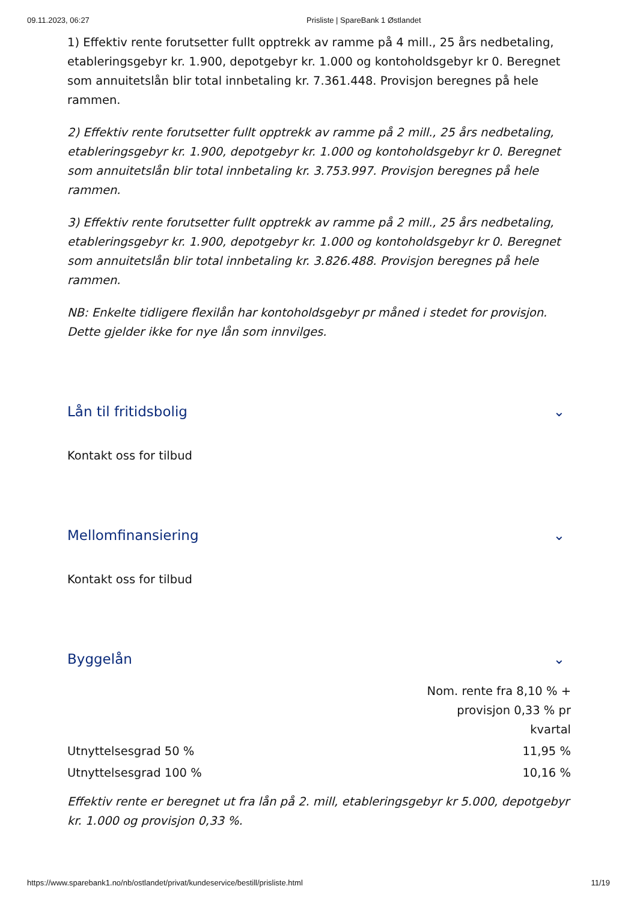09.11.2023, 06:27 Prisliste | SpareBank 1 Østlandet
1) Effektiv rente forutsetter fullt opptrekk av ramme på 4 mill., 25 års nedbetaling, etableringsgebyr kr. 1.900, depotgebyr kr. 1.000 og kontoholdsgebyr kr 0. Beregnet som annuitetslån blir total innbetaling kr. 7.361.448. Provisjon beregnes på hele rammen.
2) Effektiv rente forutsetter fullt opptrekk av ramme på 2 mill., 25 års nedbetaling, etableringsgebyr kr. 1.900, depotgebyr kr. 1.000 og kontoholdsgebyr kr 0. Beregnet som annuitetslån blir total innbetaling kr. 3.753.997. Provisjon beregnes på hele rammen.
3) Effektiv rente forutsetter fullt opptrekk av ramme på 2 mill., 25 års nedbetaling, etableringsgebyr kr. 1.900, depotgebyr kr. 1.000 og kontoholdsgebyr kr 0. Beregnet som annuitetslån blir total innbetaling kr. 3.826.488. Provisjon beregnes på hele rammen.
NB: Enkelte tidligere flexilån har kontoholdsgebyr pr måned i stedet for provisjon. Dette gjelder ikke for nye lån som innvilges.
Lån til fritidsbolig ⌄
Kontakt oss for tilbud
Mellomfinansiering ⌄
Kontakt oss for tilbud
Byggelån ⌄
| | Nom. rente fra 8,10 % + provisjon 0,33 % pr kvartal |
| Utnyttelsesgrad 50 % | 11,95 % |
| Utnyttelsesgrad 100 % | 10,16 % |
Effektiv rente er beregnet ut fra lån på 2. mill, etableringsgebyr kr 5.000, depotgebyr kr. 1.000 og provisjon 0,33 %.
https://www.sparebank1.no/nb/ostlandet/privat/kundeservice/bestill/prisliste.html 11/19